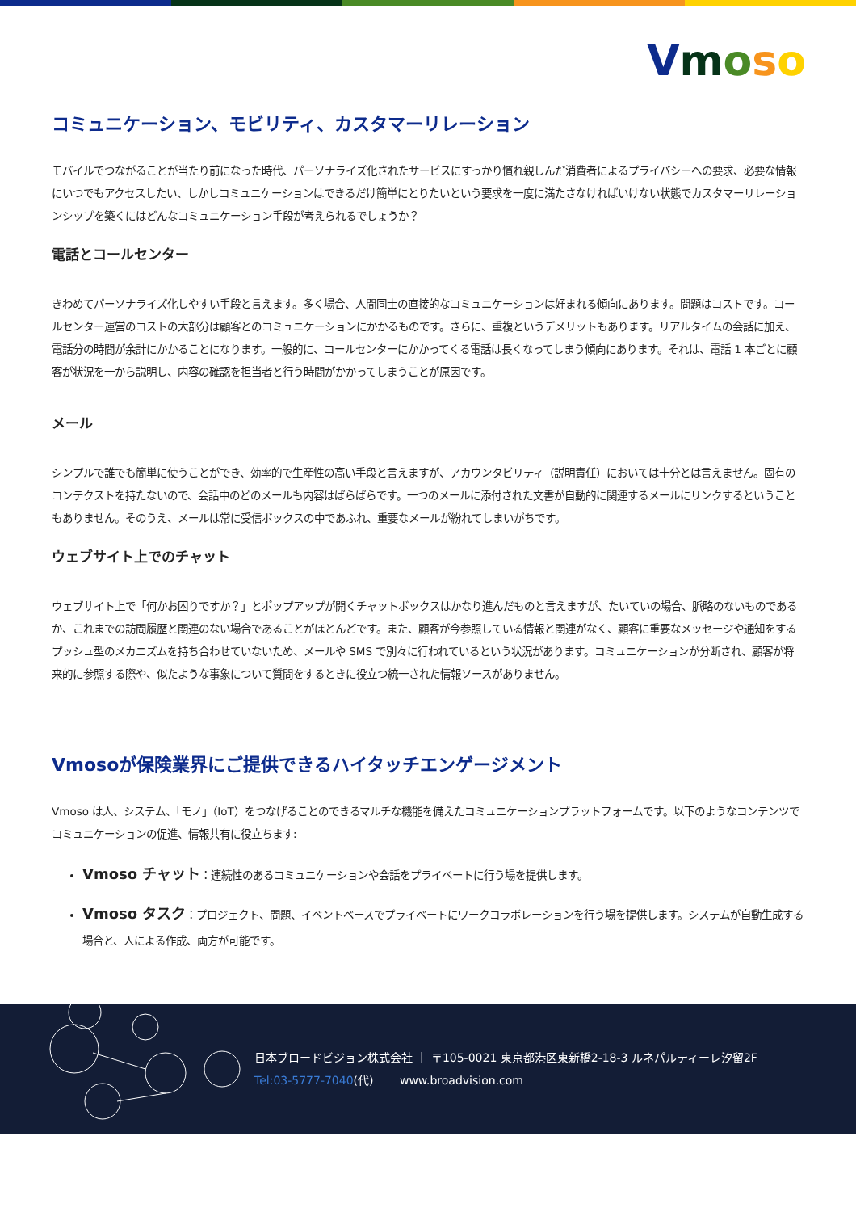Vmoso
コミュニケーション、モビリティ、カスタマーリレーション
モバイルでつながることが当たり前になった時代、パーソナライズ化されたサービスにすっかり慣れ親しんだ消費者によるプライバシーへの要求、必要な情報にいつでもアクセスしたい、しかしコミュニケーションはできるだけ簡単にとりたいという要求を一度に満たさなければいけない状態でカスタマーリレーションシップを築くにはどんなコミュニケーション手段が考えられるでしょうか？
電話とコールセンター
きわめてパーソナライズ化しやすい手段と言えます。多く場合、人間同士の直接的なコミュニケーションは好まれる傾向にあります。問題はコストです。コールセンター運営のコストの大部分は顧客とのコミュニケーションにかかるものです。さらに、重複というデメリットもあります。リアルタイムの会話に加え、電話分の時間が余計にかかることになります。一般的に、コールセンターにかかってくる電話は長くなってしまう傾向にあります。それは、電話 1 本ごとに顧客が状況を一から説明し、内容の確認を担当者と行う時間がかかってしまうことが原因です。
メール
シンプルで誰でも簡単に使うことができ、効率的で生産性の高い手段と言えますが、アカウンタビリティ（説明責任）においては十分とは言えません。固有のコンテクストを持たないので、会話中のどのメールも内容はばらばらです。一つのメールに添付された文書が自動的に関連するメールにリンクするということもありません。そのうえ、メールは常に受信ボックスの中であふれ、重要なメールが紛れてしまいがちです。
ウェブサイト上でのチャット
ウェブサイト上で「何かお困りですか？」とポップアップが開くチャットボックスはかなり進んだものと言えますが、たいていの場合、脈略のないものであるか、これまでの訪問履歴と関連のない場合であることがほとんどです。また、顧客が今参照している情報と関連がなく、顧客に重要なメッセージや通知をするプッシュ型のメカニズムを持ち合わせていないため、メールや SMS で別々に行われているという状況があります。コミュニケーションが分断され、顧客が将来的に参照する際や、似たような事象について質問をするときに役立つ統一された情報ソースがありません。
Vmosoが保険業界にご提供できるハイタッチエンゲージメント
Vmoso は人、システム、「モノ」（IoT）をつなげることのできるマルチな機能を備えたコミュニケーションプラットフォームです。以下のようなコンテンツでコミュニケーションの促進、情報共有に役立ちます:
Vmoso チャット：連続性のあるコミュニケーションや会話をプライベートに行う場を提供します。
Vmoso タスク：プロジェクト、問題、イベントベースでプライベートにワークコラボレーションを行う場を提供します。システムが自動生成する場合と、人による作成、両方が可能です。
日本ブロードビジョン株式会社 ｜ 〒105-0021 東京都港区東新橋2-18-3 ルネパルティーレ汐留2F
Tel:03-5777-7040(代)　　 www.broadvision.com